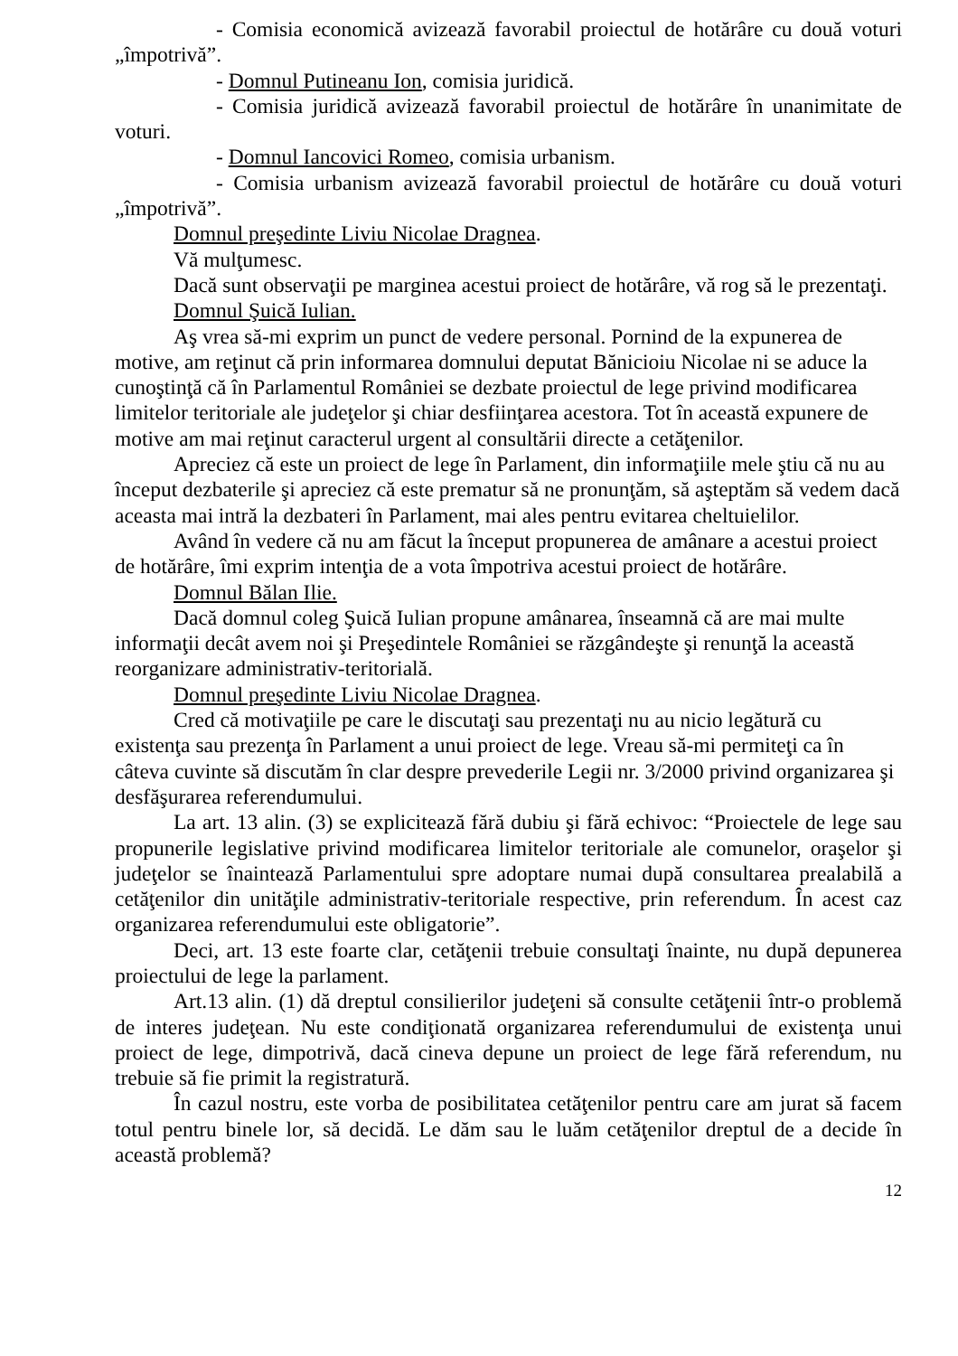- Comisia economică avizează favorabil proiectul de hotărâre cu două voturi „împotrivă”.
- Domnul Putineanu Ion, comisia juridică.
- Comisia juridică avizează favorabil proiectul de hotărâre în unanimitate de voturi.
- Domnul Iancovici Romeo, comisia urbanism.
- Comisia urbanism avizează favorabil proiectul de hotărâre cu două voturi „împotrivă”.
Domnul preşedinte Liviu Nicolae Dragnea.
Vă mulţumesc.
Dacă sunt observaţii pe marginea acestui proiect de hotărâre, vă rog să le prezentaţi.
Domnul Şuică Iulian.
Aş vrea să-mi exprim un punct de vedere personal. Pornind de la expunerea de motive, am reţinut că prin informarea domnului deputat Bănicioiu Nicolae ni se aduce la cunoştinţă că în Parlamentul României se dezbate proiectul de lege privind modificarea limitelor teritoriale ale judeţelor şi chiar desfiinţarea acestora. Tot în această expunere de motive am mai reţinut caracterul urgent al consultării directe a cetăţenilor.
Apreciez că este un proiect de lege în Parlament, din informaţiile mele ştiu că nu au început dezbaterile şi apreciez că este prematur să ne pronunţăm, să aşteptăm să vedem dacă aceasta mai intră la dezbateri în Parlament, mai ales pentru evitarea cheltuielilor.
Având în vedere că nu am făcut la început propunerea de amânare a acestui proiect de hotărâre, îmi exprim intenţia de a vota împotriva acestui proiect de hotărâre.
Domnul Bălan Ilie.
Dacă domnul coleg Şuică Iulian propune amânarea, înseamnă că are mai multe informaţii decât avem noi şi Preşedintele României se răzgândeşte şi renunţă la această reorganizare administrativ-teritorială.
Domnul preşedinte Liviu Nicolae Dragnea.
Cred că motivaţiile pe care le discutaţi sau prezentaţi nu au nicio legătură cu existenţa sau prezenţa în Parlament a unui proiect de lege. Vreau să-mi permiteţi ca în câteva cuvinte să discutăm în clar despre prevederile Legii nr. 3/2000 privind organizarea şi desfăşurarea referendumului.
La art. 13 alin. (3) se explicitează fără dubiu şi fără echivoc: “Proiectele de lege sau propunerile legislative privind modificarea limitelor teritoriale ale comunelor, oraşelor şi judeţelor se înaintează Parlamentului spre adoptare numai după consultarea prealabilă a cetăţenilor din unităţile administrativ-teritoriale respective, prin referendum. În acest caz organizarea referendumului este obligatorie”.
Deci, art. 13 este foarte clar, cetăţenii trebuie consultaţi înainte, nu după depunerea proiectului de lege la parlament.
Art.13 alin. (1) dă dreptul consilierilor judeţeni să consulte cetăţenii într-o problemă de interes judeţean. Nu este condiţionată organizarea referendumului de existenţa unui proiect de lege, dimpotrivă, dacă cineva depune un proiect de lege fără referendum, nu trebuie să fie primit la registratură.
În cazul nostru, este vorba de posibilitatea cetăţenilor pentru care am jurat să facem totul pentru binele lor, să decidă. Le dăm sau le luăm cetăţenilor dreptul de a decide în această problemă?
12